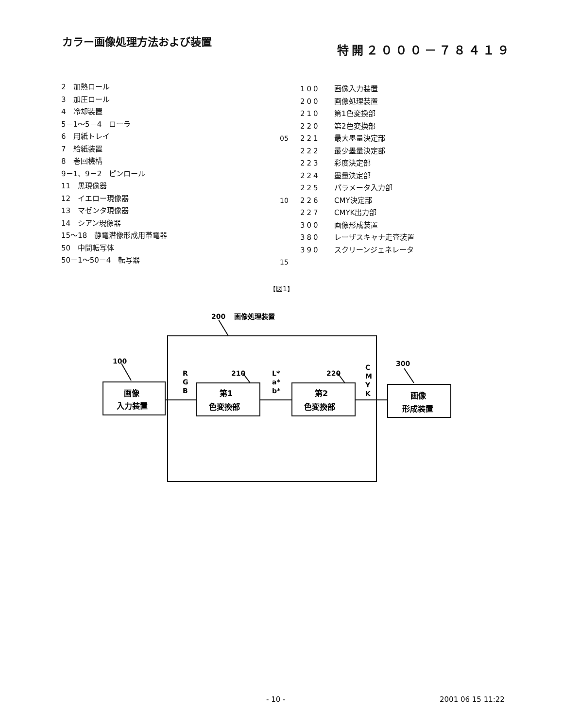カラー画像処理方法および装置
特開２０００－７８４１９
2　加熱ロール
3　加圧ロール
4　冷却装置
5－1～5－4　ローラ
6　用紙トレイ
7　給紙装置
8　巻回機構
9－1、9－2　ピンロール
11　黒現像器
12　イエロー現像器
13　マゼンタ現像器
14　シアン現像器
15～18　静電潜像形成用帯電器
50　中間転写体
50－1～50－4　転写器
100 画像入力装置
200 画像処理装置
210 第1色変換部
220 第2色変換部
05 221 最大墨量決定部
222 最少墨量決定部
223 彩度決定部
224 墨量決定部
225 パラメータ入力部
10 226 CMY決定部
227 CMYK出力部
300 画像形成装置
380 レーザスキャナ走査装置
390 スクリーンジェネレータ
15
【図1】
200
画像処理装置
100
210
220
300
R
G
B
L*
a*
b*
C
M
Y
K
画像
入力装置
第1
色変換部
第2
色変換部
画像
形成装置
- 10 - 2001 06 15 11:22